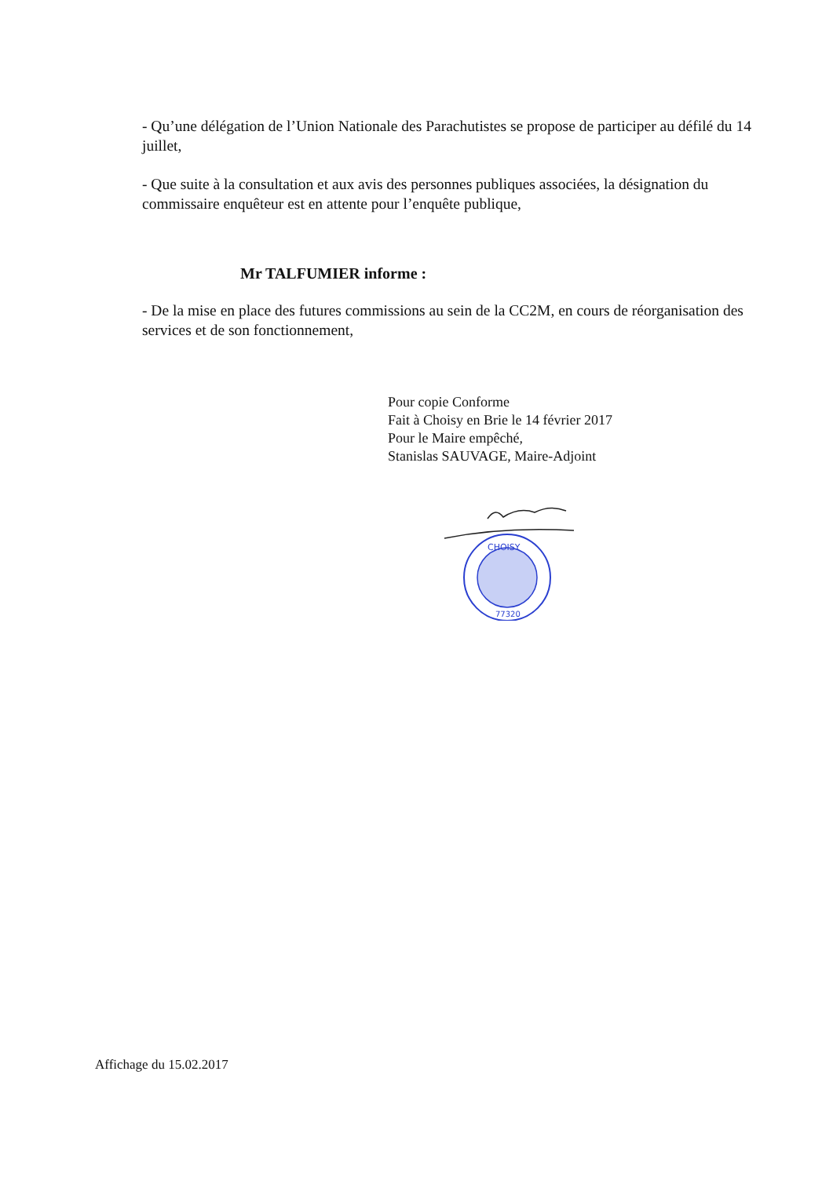- Qu’une délégation de l’Union Nationale des Parachutistes se propose de participer au défilé du 14 juillet,
- Que suite à la consultation et aux avis des personnes publiques associées, la désignation du commissaire enquêteur est en attente pour l’enquête publique,
Mr TALFUMIER informe :
- De la mise en place des futures commissions au sein de la CC2M, en cours de réorganisation des services et de son fonctionnement,
Pour copie Conforme
Fait à Choisy en Brie le 14 février 2017
Pour le Maire empêché,
Stanislas SAUVAGE, Maire-Adjoint
CHOISY
77320
Affichage du 15.02.2017